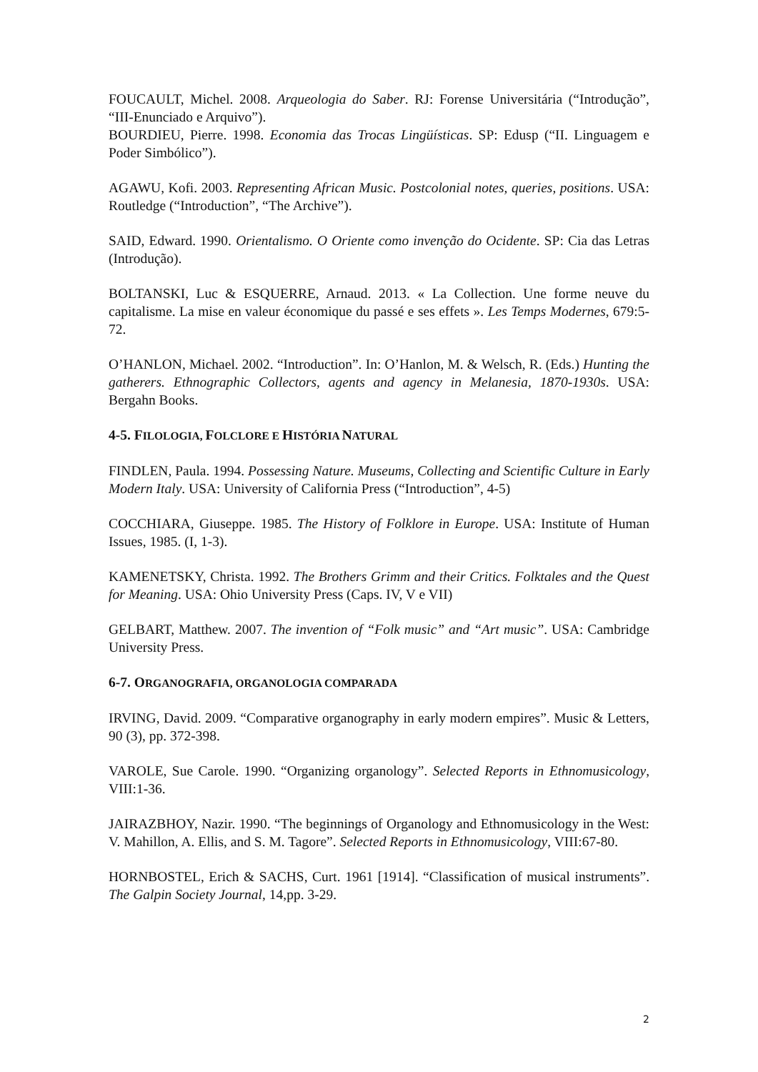FOUCAULT, Michel. 2008. Arqueologia do Saber. RJ: Forense Universitária (“Introdução”, “III-Enunciado e Arquivo”).
BOURDIEU, Pierre. 1998. Economia das Trocas Lingüísticas. SP: Edusp (“II. Linguagem e Poder Simbólico”).
AGAWU, Kofi. 2003. Representing African Music. Postcolonial notes, queries, positions. USA: Routledge (“Introduction”, “The Archive”).
SAID, Edward. 1990. Orientalismo. O Oriente como invenção do Ocidente. SP: Cia das Letras (Introdução).
BOLTANSKI, Luc & ESQUERRE, Arnaud. 2013. « La Collection. Une forme neuve du capitalisme. La mise en valeur économique du passé e ses effets ». Les Temps Modernes, 679:5-72.
O’HANLON, Michael. 2002. “Introduction”. In: O’Hanlon, M. & Welsch, R. (Eds.) Hunting the gatherers. Ethnographic Collectors, agents and agency in Melanesia, 1870-1930s. USA: Bergahn Books.
4-5. FILOLOGIA, FOLCLORE E HISTÓRIA NATURAL
FINDLEN, Paula. 1994. Possessing Nature. Museums, Collecting and Scientific Culture in Early Modern Italy. USA: University of California Press (“Introduction”, 4-5)
COCCHIARA, Giuseppe. 1985. The History of Folklore in Europe. USA: Institute of Human Issues, 1985. (I, 1-3).
KAMENETSKY, Christa. 1992. The Brothers Grimm and their Critics. Folktales and the Quest for Meaning. USA: Ohio University Press (Caps. IV, V e VII)
GELBART, Matthew. 2007. The invention of “Folk music” and “Art music”. USA: Cambridge University Press.
6-7. ORGANOGRAFIA, ORGANOLOGIA COMPARADA
IRVING, David. 2009. “Comparative organography in early modern empires”. Music & Letters, 90 (3), pp. 372-398.
VAROLE, Sue Carole. 1990. “Organizing organology”. Selected Reports in Ethnomusicology, VIII:1-36.
JAIRAZBHOY, Nazir. 1990. “The beginnings of Organology and Ethnomusicology in the West: V. Mahillon, A. Ellis, and S. M. Tagore”. Selected Reports in Ethnomusicology, VIII:67-80.
HORNBOSTEL, Erich & SACHS, Curt. 1961 [1914]. “Classification of musical instruments”. The Galpin Society Journal, 14,pp. 3-29.
2